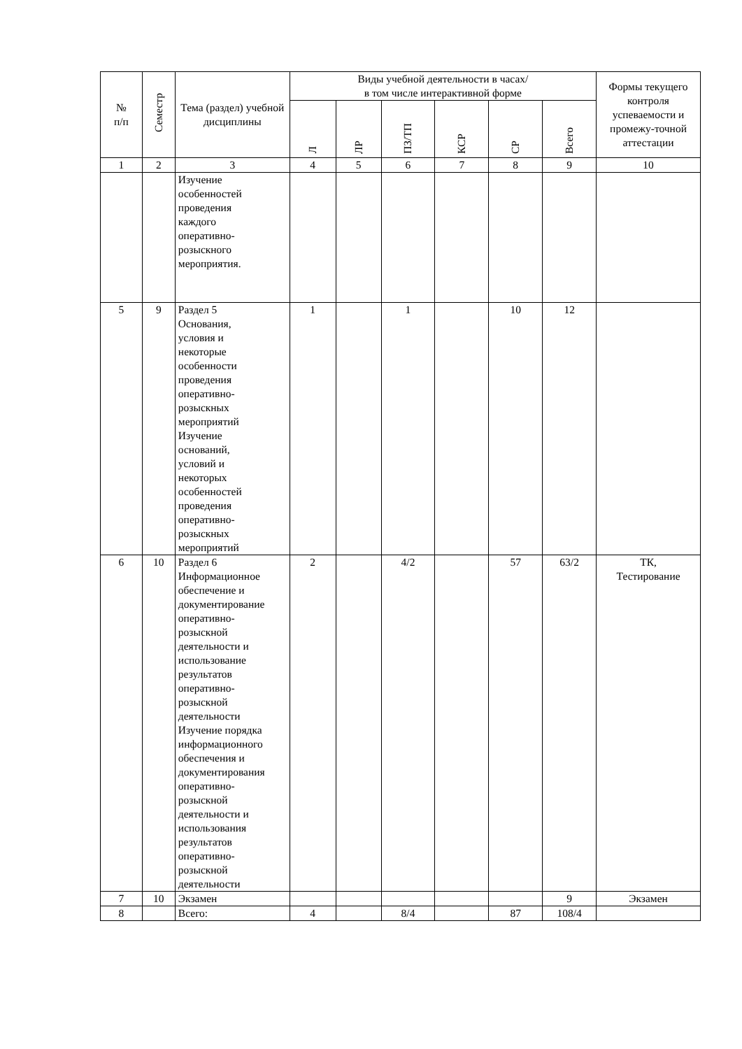| № п/п | Семестр | Тема (раздел) учебной дисциплины | Виды учебной деятельности в часах/ в том числе интерактивной форме | | | | | | Формы текущего контроля успеваемости и промежу-точной аттестации |
| --- | --- | --- | --- | --- | --- | --- | --- | --- | --- |
| | | | Л | ЛР | ПЗ/ТП | КСР | СР | Всего | |
| 1 | 2 | 3 | 4 | 5 | 6 | 7 | 8 | 9 | 10 |
| | | Изучение особенностей проведения каждого оперативно- розыскного мероприятия. | | | | | | | |
| 5 | 9 | Раздел 5 Основания, условия и некоторые особенности проведения оперативно- розыскных мероприятий Изучение оснований, условий и некоторых особенностей проведения оперативно- розыскных мероприятий | 1 | | 1 | | 10 | 12 | |
| 6 | 10 | Раздел 6 Информационное обеспечение и документирование оперативно- розыскной деятельности и использование результатов оперативно- розыскной деятельности Изучение порядка информационного обеспечения и документирования оперативно- розыскной деятельности и использования результатов оперативно- розыскной деятельности | 2 | | 4/2 | | 57 | 63/2 | ТК, Тестирование |
| 7 | 10 | Экзамен | | | | | | 9 | Экзамен |
| 8 | | Всего: | 4 | | 8/4 | | 87 | 108/4 | |